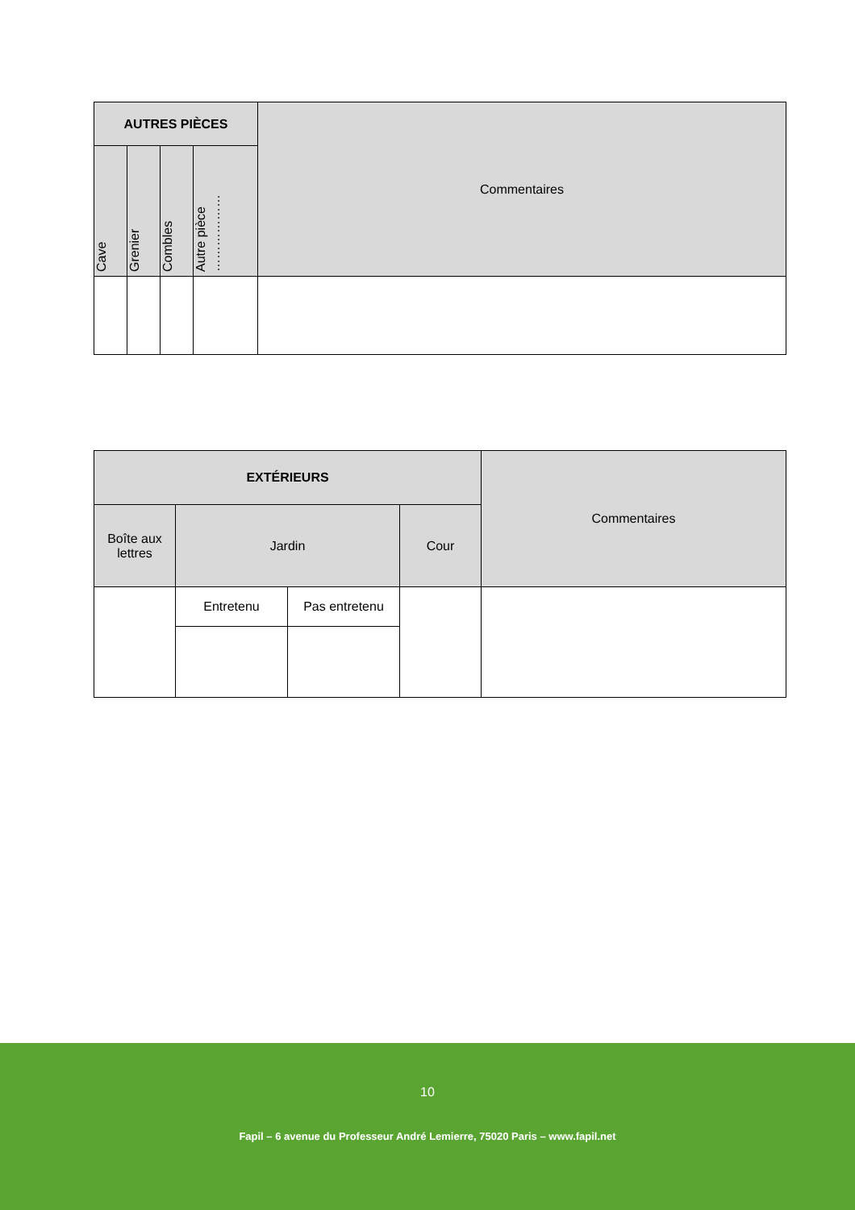| AUTRES PIÈCES | | | | Commentaires |
| Cave | Grenier | Combles | Autre pièce ……………… | |
| EXTÉRIEURS | | | | Commentaires |
| Boîte aux lettres | Jardin | | Cour | |
| | Entretenu | Pas entretenu | | |
10
Fapil – 6 avenue du Professeur André Lemierre, 75020 Paris – www.fapil.net